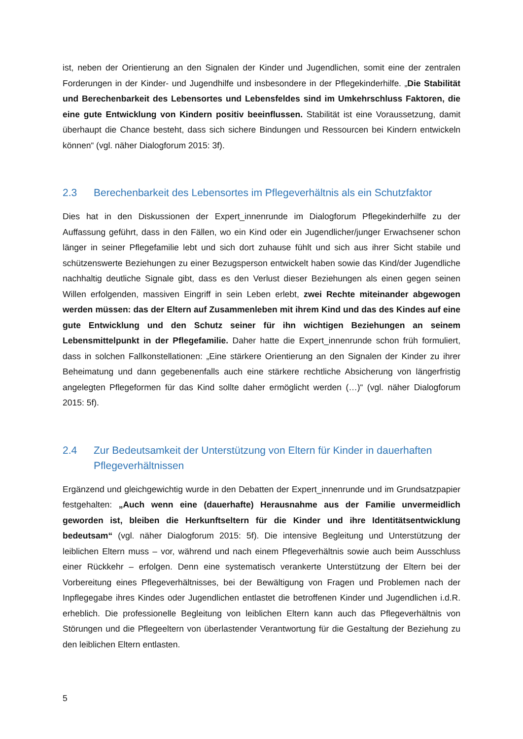ist, neben der Orientierung an den Signalen der Kinder und Jugendlichen, somit eine der zentralen Forderungen in der Kinder- und Jugendhilfe und insbesondere in der Pflegekinderhilfe. „Die Stabilität und Berechenbarkeit des Lebensortes und Lebensfeldes sind im Umkehrschluss Faktoren, die eine gute Entwicklung von Kindern positiv beeinflussen. Stabilität ist eine Voraussetzung, damit überhaupt die Chance besteht, dass sich sichere Bindungen und Ressourcen bei Kindern entwickeln können“ (vgl. näher Dialogforum 2015: 3f).
2.3 Berechenbarkeit des Lebensortes im Pflegeverhältnis als ein Schutzfaktor
Dies hat in den Diskussionen der Expert_innenrunde im Dialogforum Pflegekinderhilfe zu der Auffassung geführt, dass in den Fällen, wo ein Kind oder ein Jugendlicher/junger Erwachsener schon länger in seiner Pflegefamilie lebt und sich dort zuhause fühlt und sich aus ihrer Sicht stabile und schützenswerte Beziehungen zu einer Bezugsperson entwickelt haben sowie das Kind/der Jugendliche nachhaltig deutliche Signale gibt, dass es den Verlust dieser Beziehungen als einen gegen seinen Willen erfolgenden, massiven Eingriff in sein Leben erlebt, zwei Rechte miteinander abgewogen werden müssen: das der Eltern auf Zusammenleben mit ihrem Kind und das des Kindes auf eine gute Entwicklung und den Schutz seiner für ihn wichtigen Beziehungen an seinem Lebensmittelpunkt in der Pflegefamilie. Daher hatte die Expert_innenrunde schon früh formuliert, dass in solchen Fallkonstellationen: „Eine stärkere Orientierung an den Signalen der Kinder zu ihrer Beheimatung und dann gegebenenfalls auch eine stärkere rechtliche Absicherung von längerfristig angelegten Pflegeformen für das Kind sollte daher ermöglicht werden (…)“ (vgl. näher Dialogforum 2015: 5f).
2.4 Zur Bedeutsamkeit der Unterstützung von Eltern für Kinder in dauerhaften Pflegeverhältnissen
Ergänzend und gleichgewichtig wurde in den Debatten der Expert_innenrunde und im Grundsatzpapier festgehalten: „Auch wenn eine (dauerhafte) Herausnahme aus der Familie unvermeidlich geworden ist, bleiben die Herkunftseltern für die Kinder und ihre Identitätsentwicklung bedeutsam“ (vgl. näher Dialogforum 2015: 5f). Die intensive Begleitung und Unterstützung der leiblichen Eltern muss – vor, während und nach einem Pflegeverhältnis sowie auch beim Ausschluss einer Rückkehr – erfolgen. Denn eine systematisch verankerte Unterstützung der Eltern bei der Vorbereitung eines Pflegeverhältnisses, bei der Bewältigung von Fragen und Problemen nach der Inpflegegabe ihres Kindes oder Jugendlichen entlastet die betroffenen Kinder und Jugendlichen i.d.R. erheblich. Die professionelle Begleitung von leiblichen Eltern kann auch das Pflegeverhältnis von Störungen und die Pflegeeltern von überlastender Verantwortung für die Gestaltung der Beziehung zu den leiblichen Eltern entlasten.
5